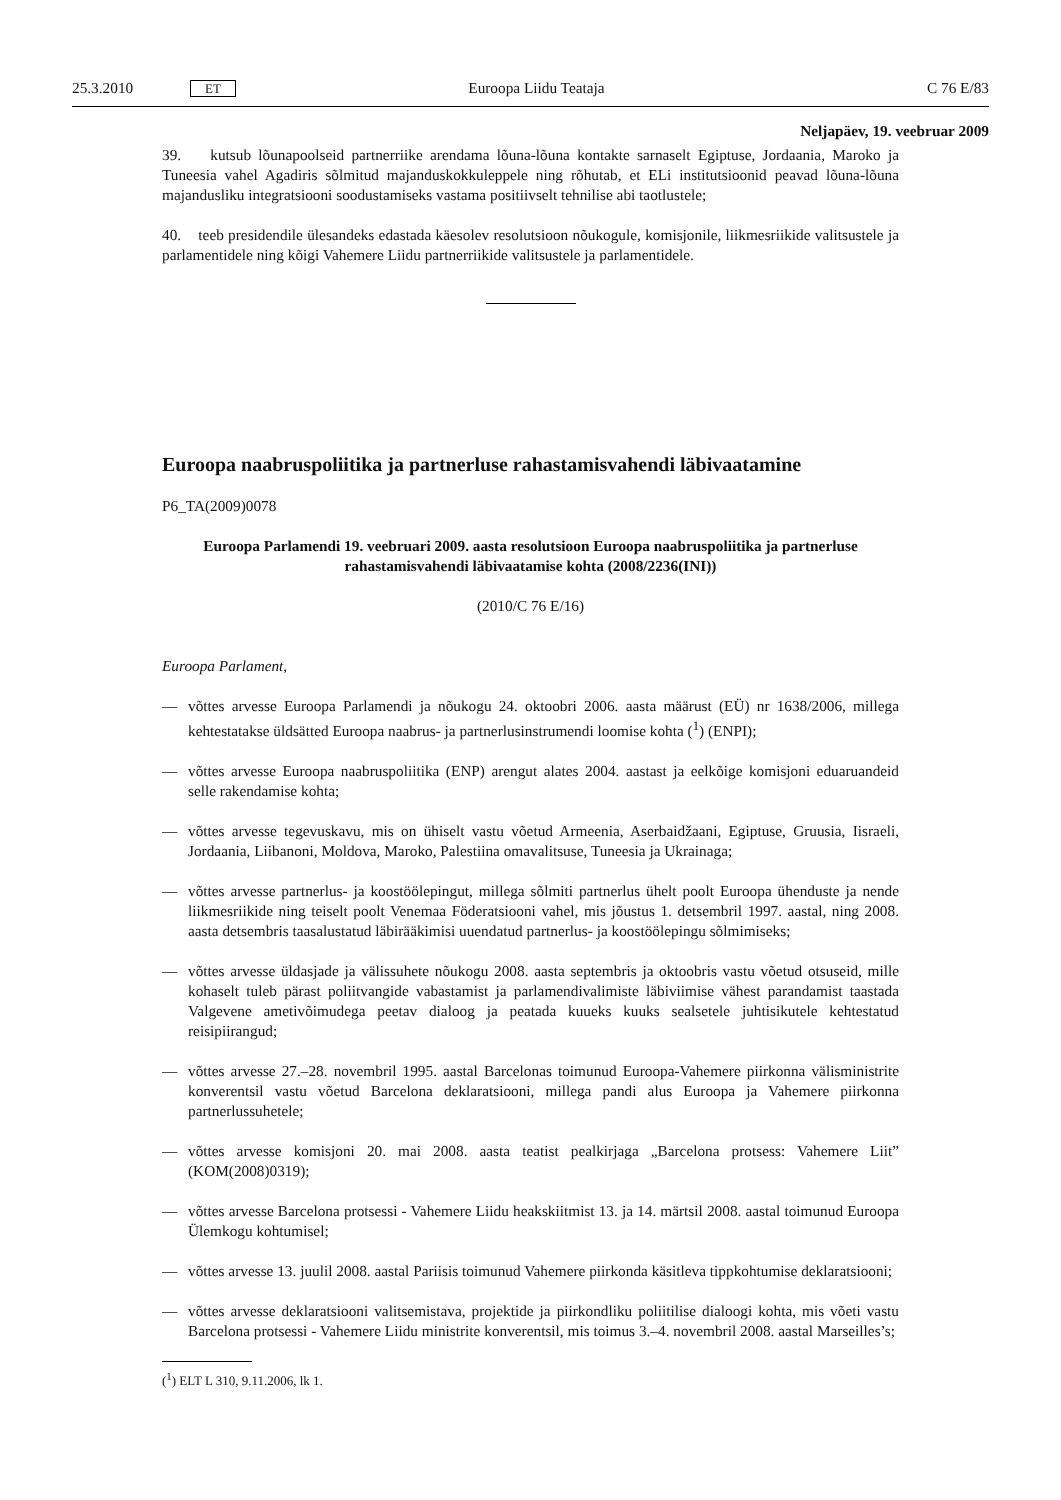25.3.2010 ET Euroopa Liidu Teataja C 76 E/83
Neljapäev, 19. veebruar 2009
39. kutsub lõunapoolseid partnerriike arendama lõuna-lõuna kontakte sarnaselt Egiptuse, Jordaania, Maroko ja Tuneesia vahel Agadiris sõlmitud majanduskokkuleppele ning rõhutab, et ELi institutsioonid peavad lõuna-lõuna majandusliku integratsiooni soodustamiseks vastama positiivselt tehnilise abi taotlustele;
40. teeb presidendile ülesandeks edastada käesolev resolutsioon nõukogule, komisjonile, liikmesriikide valitsustele ja parlamentidele ning kõigi Vahemere Liidu partnerriikide valitsustele ja parlamentidele.
Euroopa naabruspoliitika ja partnerluse rahastamisvahendi läbivaatamine
P6_TA(2009)0078
Euroopa Parlamendi 19. veebruari 2009. aasta resolutsioon Euroopa naabruspoliitika ja partnerluse rahastamisvahendi läbivaatamise kohta (2008/2236(INI))
(2010/C 76 E/16)
Euroopa Parlament,
— võttes arvesse Euroopa Parlamendi ja nõukogu 24. oktoobri 2006. aasta määrust (EÜ) nr 1638/2006, millega kehtestatakse üldsätted Euroopa naabrus- ja partnerlusinstrumendi loomise kohta (<sup>1</sup>) (ENPI);
— võttes arvesse Euroopa naabruspoliitika (ENP) arengut alates 2004. aastast ja eelkõige komisjoni eduaruandeid selle rakendamise kohta;
— võttes arvesse tegevuskavu, mis on ühiselt vastu võetud Armeenia, Aserbaidžaani, Egiptuse, Gruusia, Iisraeli, Jordaania, Liibanoni, Moldova, Maroko, Palestiina omavalitsuse, Tuneesia ja Ukrainaga;
— võttes arvesse partnerlus- ja koostöölepingut, millega sõlmiti partnerlus ühelt poolt Euroopa ühenduste ja nende liikmesriikide ning teiselt poolt Venemaa Föderatsiooni vahel, mis jõustus 1. detsembril 1997. aastal, ning 2008. aasta detsembris taasalustatud läbirääkimisi uuendatud partnerlus- ja koostöölepingu sõlmimiseks;
— võttes arvesse üldasjade ja välissuhete nõukogu 2008. aasta septembris ja oktoobris vastu võetud otsuseid, mille kohaselt tuleb pärast poliitvangide vabastamist ja parlamendivalimiste läbiviimise vähest parandamist taastada Valgevene ametivõimudega peetav dialoog ja peatada kuueks kuuks sealsetele juhtisikutele kehtestatud reisipiirangud;
— võttes arvesse 27.–28. novembril 1995. aastal Barcelonas toimunud Euroopa-Vahemere piirkonna välisministrite konverentsil vastu võetud Barcelona deklaratsiooni, millega pandi alus Euroopa ja Vahemere piirkonna partnerlussuhetele;
— võttes arvesse komisjoni 20. mai 2008. aasta teatist pealkirjaga „Barcelona protsess: Vahemere Liit” (KOM(2008)0319);
— võttes arvesse Barcelona protsessi - Vahemere Liidu heakskiitmist 13. ja 14. märtsil 2008. aastal toimunud Euroopa Ülemkogu kohtumisel;
— võttes arvesse 13. juulil 2008. aastal Pariisis toimunud Vahemere piirkonda käsitleva tippkohtumise deklaratsiooni;
— võttes arvesse deklaratsiooni valitsemistava, projektide ja piirkondliku poliitilise dialoogi kohta, mis võeti vastu Barcelona protsessi - Vahemere Liidu ministrite konverentsil, mis toimus 3.–4. novembril 2008. aastal Marseilles’s;
(<sup>1</sup>) ELT L 310, 9.11.2006, lk 1.